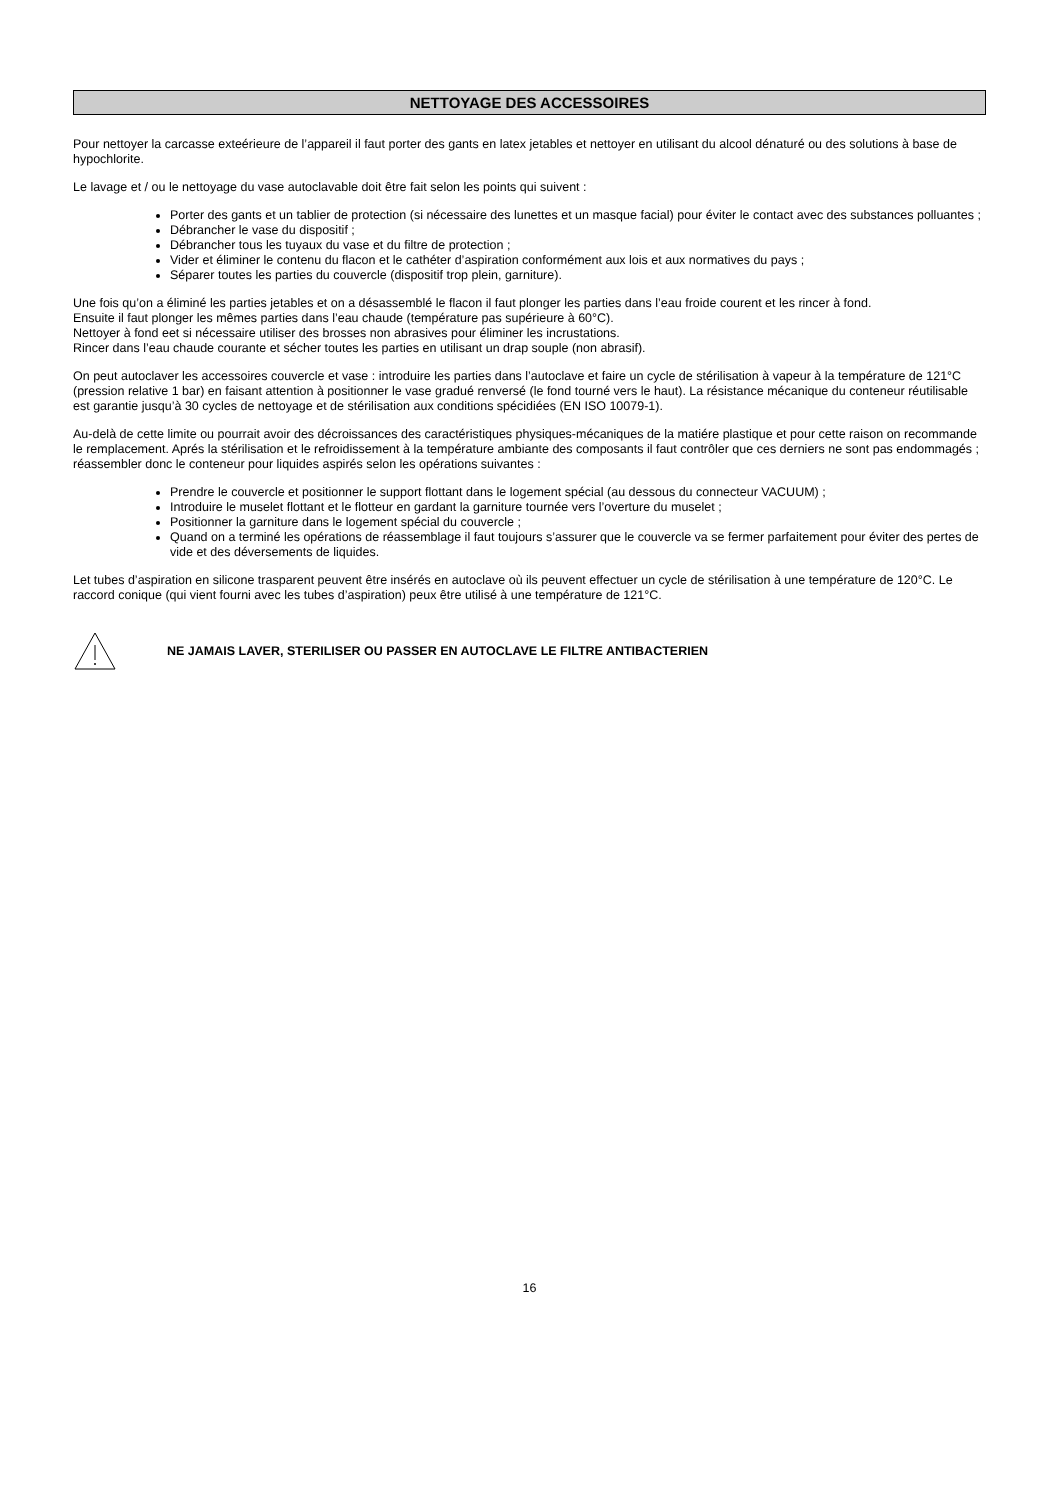NETTOYAGE DES ACCESSOIRES
Pour nettoyer la carcasse exteérieure de l’appareil il faut porter des gants en latex jetables et nettoyer en utilisant du alcool dénaturé ou des solutions à base de hypochlorite.
Le lavage et / ou le nettoyage du vase autoclavable doit être fait selon les points qui suivent :
Porter des gants et un tablier de protection (si nécessaire des lunettes et un masque facial) pour éviter le contact avec des substances polluantes ;
Débrancher le vase du dispositif ;
Débrancher tous les tuyaux du vase et du filtre de protection ;
Vider et éliminer le contenu du flacon et le cathéter d’aspiration conformément aux lois et aux normatives du pays ;
Séparer toutes les parties du couvercle (dispositif trop plein, garniture).
Une fois qu’on a éliminé les parties jetables et on a désassemblé le flacon il faut plonger les parties dans l’eau froide courent et les rincer à fond.
Ensuite il faut plonger les mêmes parties dans l’eau chaude (température pas supérieure à 60°C).
Nettoyer à fond eet si nécessaire utiliser des brosses non abrasives pour éliminer les incrustations.
Rincer dans l’eau chaude courante et sécher toutes les parties en utilisant un drap souple (non abrasif).
On peut autoclaver les accessoires couvercle et vase : introduire les parties dans l’autoclave et faire un cycle de stérilisation à vapeur à la température de 121°C (pression relative 1 bar) en faisant attention à positionner le vase gradué renversé (le fond tourné vers le haut). La résistance mécanique du conteneur réutilisable est garantie jusqu’à 30 cycles de nettoyage et de stérilisation aux conditions spécidiées (EN ISO 10079-1).
Au-delà de cette limite ou pourrait avoir des décroissances des caractéristiques physiques-mécaniques de la matiére plastique et pour cette raison on recommande le remplacement. Aprés la stérilisation et le refroidissement à la température ambiante des composants il faut contrôler que ces derniers ne sont pas endommagés ; réassembler donc le conteneur pour liquides aspirés selon les opérations suivantes :
Prendre le couvercle et positionner le support flottant dans le logement spécial (au dessous du connecteur VACUUM) ;
Introduire le muselet flottant et le flotteur en gardant la garniture tournée vers l’overture du muselet ;
Positionner la garniture dans le logement spécial du couvercle ;
Quand on a terminé les opérations de réassemblage il faut toujours s’assurer que le couvercle va se fermer parfaitement pour éviter des pertes de vide et des déversements de liquides.
Let tubes d’aspiration en silicone trasparent peuvent être insérés en autoclave où ils peuvent effectuer un cycle de stérilisation à une température de 120°C. Le raccord conique (qui vient fourni avec les tubes d’aspiration) peux être utilisé à une température de 121°C.
NE JAMAIS LAVER, STERILISER OU PASSER EN AUTOCLAVE LE FILTRE ANTIBACTERIEN
16